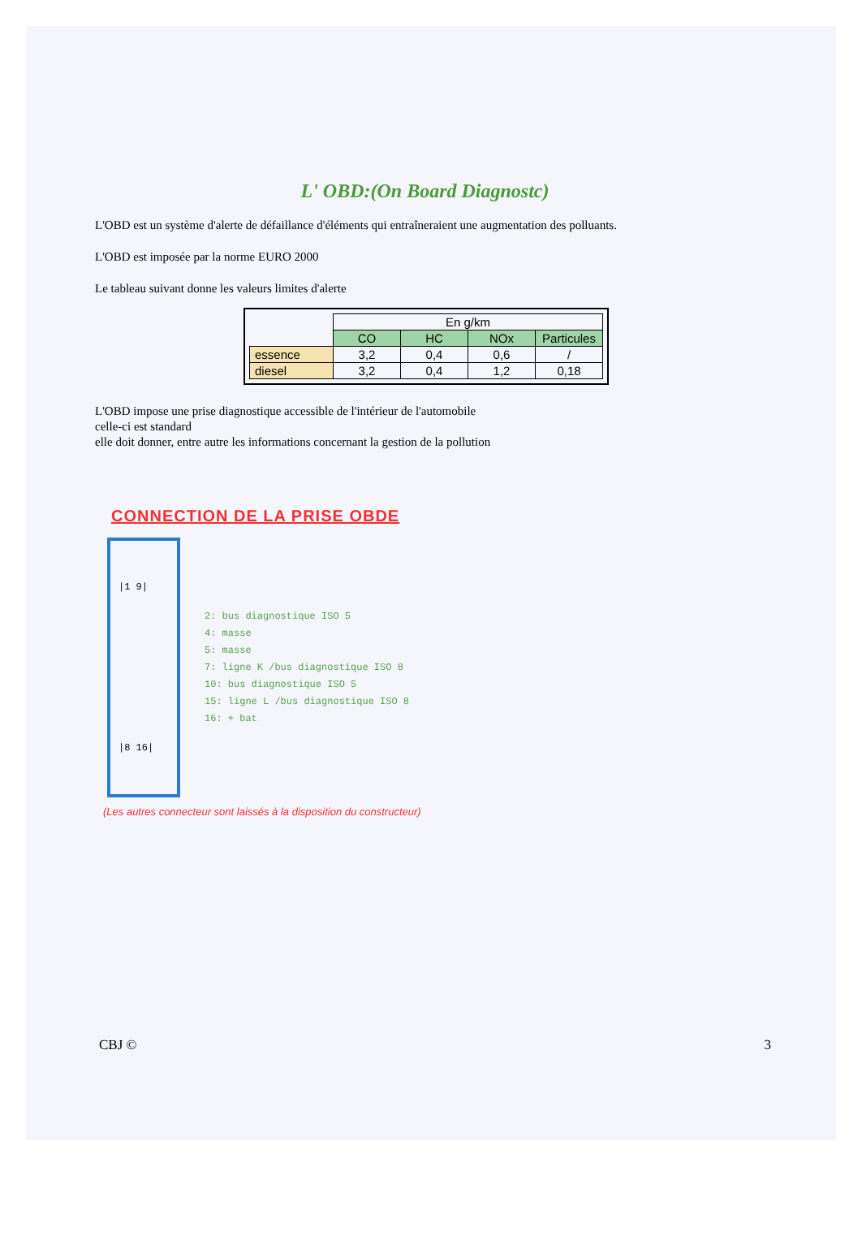L' OBD:(On Board Diagnostc)
L'OBD est un système d'alerte de défaillance d'éléments qui entraîneraient une augmentation des polluants.
L'OBD est imposée par la norme EURO 2000
Le tableau suivant donne les valeurs limites d'alerte
| | En g/km | | | |
| | CO | HC | NOx | Particules |
| essence | 3,2 | 0,4 | 0,6 | / |
| diesel | 3,2 | 0,4 | 1,2 | 0,18 |
L'OBD impose une prise diagnostique accessible de l'intérieur de l'automobile
celle-ci est standard
elle doit donner, entre autre les informations concernant la gestion de la pollution
CONNECTION DE LA PRISE OBDE
|1 9|
|8 16|
2: bus diagnostique ISO 5
4: masse
5: masse
7: ligne K /bus diagnostique ISO 8
10: bus diagnostique ISO 5
15: ligne L /bus diagnostique ISO 8
16: + bat
(Les autres connecteur sont laissés à la disposition du constructeur)
CBJ © 3